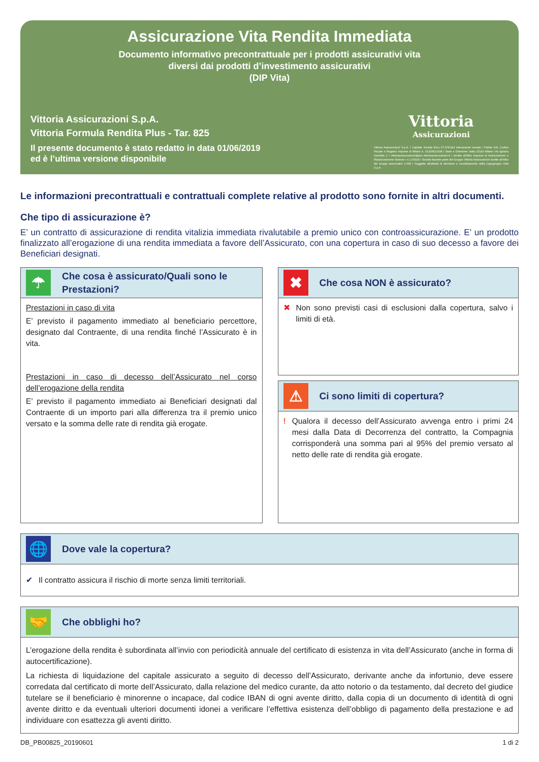Assicurazione Vita Rendita Immediata
Documento informativo precontrattuale per i prodotti assicurativi vita
diversi dai prodotti d’investimento assicurativi
(DIP Vita)
Vittoria Assicurazioni S.p.A.
Vittoria Formula Rendita Plus - Tar. 825
Il presente documento è stato redatto in data 01/06/2019
ed è l’ultima versione disponibile
Vittoria
Assicurazioni
Vittoria Assicurazioni S.p.A. I Capitale Sociale Euro 67.378.924 interamente versato I Partita IVA, Codice Fiscale e Registro Imprese di Milano n. 01329510158 I Sede e Direzione: Italia 20149 Milano Via Ignazio Gardella 2 I vittoriaassicurazioni@pec.vittoriaassicurazioni.it I Iscritta all’Albo Imprese di Assicurazione e Riassicurazione Sezione I n.1.00014 I Società facente parte del Gruppo Vittoria Assicurazioni iscritto all’Albo dei Gruppi assicurativi n.008 I Soggetta all’attività di direzione e coordinamento della Capogruppo Yafa S.p.A.
Le informazioni precontrattuali e contrattuali complete relative al prodotto sono fornite in altri documenti.
Che tipo di assicurazione è?
E’ un contratto di assicurazione di rendita vitalizia immediata rivalutabile a premio unico con controassicurazione. E’ un prodotto finalizzato all’erogazione di una rendita immediata a favore dell’Assicurato, con una copertura in caso di suo decesso a favore dei Beneficiari designati.
☂
Che cosa è assicurato/Quali sono le Prestazioni?
Prestazioni in caso di vita
E’ previsto il pagamento immediato al beneficiario percettore, designato dal Contraente, di una rendita finché l’Assicurato è in vita.
Prestazioni in caso di decesso dell’Assicurato nel corso dell’erogazione della rendita
E’ previsto il pagamento immediato ai Beneficiari designati dal Contraente di un importo pari alla differenza tra il premio unico versato e la somma delle rate di rendita già erogate.
✖
Che cosa NON è assicurato?
✖ Non sono previsti casi di esclusioni dalla copertura, salvo i limiti di età.
⚠
Ci sono limiti di copertura?
! Qualora il decesso dell’Assicurato avvenga entro i primi 24 mesi dalla Data di Decorrenza del contratto, la Compagnia corrisponderà una somma pari al 95% del premio versato al netto delle rate di rendita già erogate.
🌐
Dove vale la copertura?
✔ Il contratto assicura il rischio di morte senza limiti territoriali.
🤝
Che obblighi ho?
L’erogazione della rendita è subordinata all’invio con periodicità annuale del certificato di esistenza in vita dell’Assicurato (anche in forma di autocertificazione).
La richiesta di liquidazione del capitale assicurato a seguito di decesso dell’Assicurato, derivante anche da infortunio, deve essere corredata dal certificato di morte dell’Assicurato, dalla relazione del medico curante, da atto notorio o da testamento, dal decreto del giudice tutelare se il beneficiario è minorenne o incapace, dal codice IBAN di ogni avente diritto, dalla copia di un documento di identità di ogni avente diritto e da eventuali ulteriori documenti idonei a verificare l’effettiva esistenza dell’obbligo di pagamento della prestazione e ad individuare con esattezza gli aventi diritto.
DB_PB00825_20190601 1 di 2